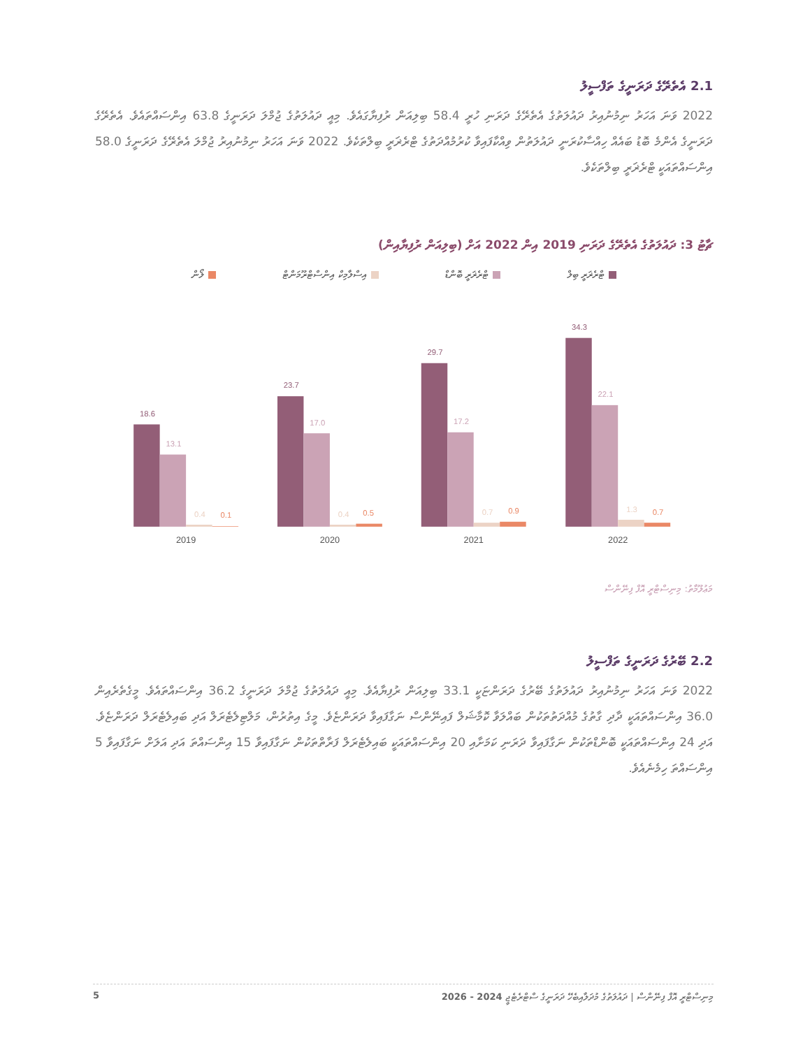2.1 އެތެރޭގެ ދަރަނީގެ ތަފްސީލު
2022 ވަނަ އަހަރު ނިމުނުއިރު ދައުލަތުގެ އެތެރޭގެ ދަރަނި ހުރީ 58.4 ބިލިއަން ރުފިޔާގައެވެ. މިއީ ދައުލަތުގެ ޖުމްލަ ދަރަނީގެ 63.8 އިންސައްތައެވެ. އެތެރޭގެ ދަރަނީގެ އެންމެ ބޮޑު ބައެއް ހިއްސާކުރަނީ ދައުލަތުން ވިއްކާފައިވާ ކުރުމުއްދަތުގެ ޓްރެޜަރީ ބިލްތަކެވެ. 2022 ވަނަ އަހަރު ނިމުނުއިރު ޖުމްލަ އެތެރޭގެ ދަރަނީގެ 58.0 އިންސައްތައަކީ ޓްރެޜަރީ ބިލްތަކެވެ.
ޗާޓު 3: ދައުލަތުގެ އެތެރޭގެ ދަރަނި 2019 އިން 2022 އަށް (ބިލިއަން ރުފިޔާއިން)
ޓްރެޜަރީ ބިލް ޓްރެޜަރީ ބޮންޑް އިސްލާމިކް އިންސްޓްރޫމަންޓް ލޯން
18.6
13.1
0.4
0.1
2019
23.7
17.0
0.4
0.5
2020
29.7
17.2
0.7
0.9
2021
34.3
22.1
1.3
0.7
2022
މަޢުލޫމާތު: މިނިސްޓްރީ އޮފް ފިނޭންސް
2.2 ބޭރުގެ ދަރަނީގެ ތަފްސީލު
2022 ވަނަ އަހަރު ނިމުނުއިރު ދައުލަތުގެ ބޭރުގެ ދަރަންޏަކީ 33.1 ބިލިއަން ރުފިޔާއެވެ. މިއީ ދައުލަތުގެ ޖުމްލަ ދަރަނީގެ 36.2 އިންސައްތައެވެ. މީގެތެރެއިން 36.0 އިންސައްތައަކީ ދާދި ގާތުގެ މުއްދަތުތަކުން ބައްލަވާ ކޮމާޝަލް ފައިނޭންސް ނަގާފައިވާ ދަރަންޏެވެ. މީގެ އިތުރުން، މަލްޓިލެޓެރަލް އަދި ބައިލެޓެރަލް ދަރަންޏެވެ. އަދި 24 އިންސައްތައަކީ ބޮންޑްތަކުން ނަގާފައިވާ ދަރަނި ކަމަށާއި 20 އިންސައްތައަކީ ބައިލެޓެރަލް ފަރާތްތަކުން ނަގާފައިވާ 15 އިންސައްތަ އަދި އަލަށް ނަގާފައިވާ 5 އިންސައްތަ ހިމެނެއެވެ.
މިނިސްޓްރީ އޮފް ފިނޭންސް | ދައުލަތުގެ މުދަލާއިބެހޭ ދަރަނީގެ ސްޓްރެޓެޖީ 2024 - 2026 5